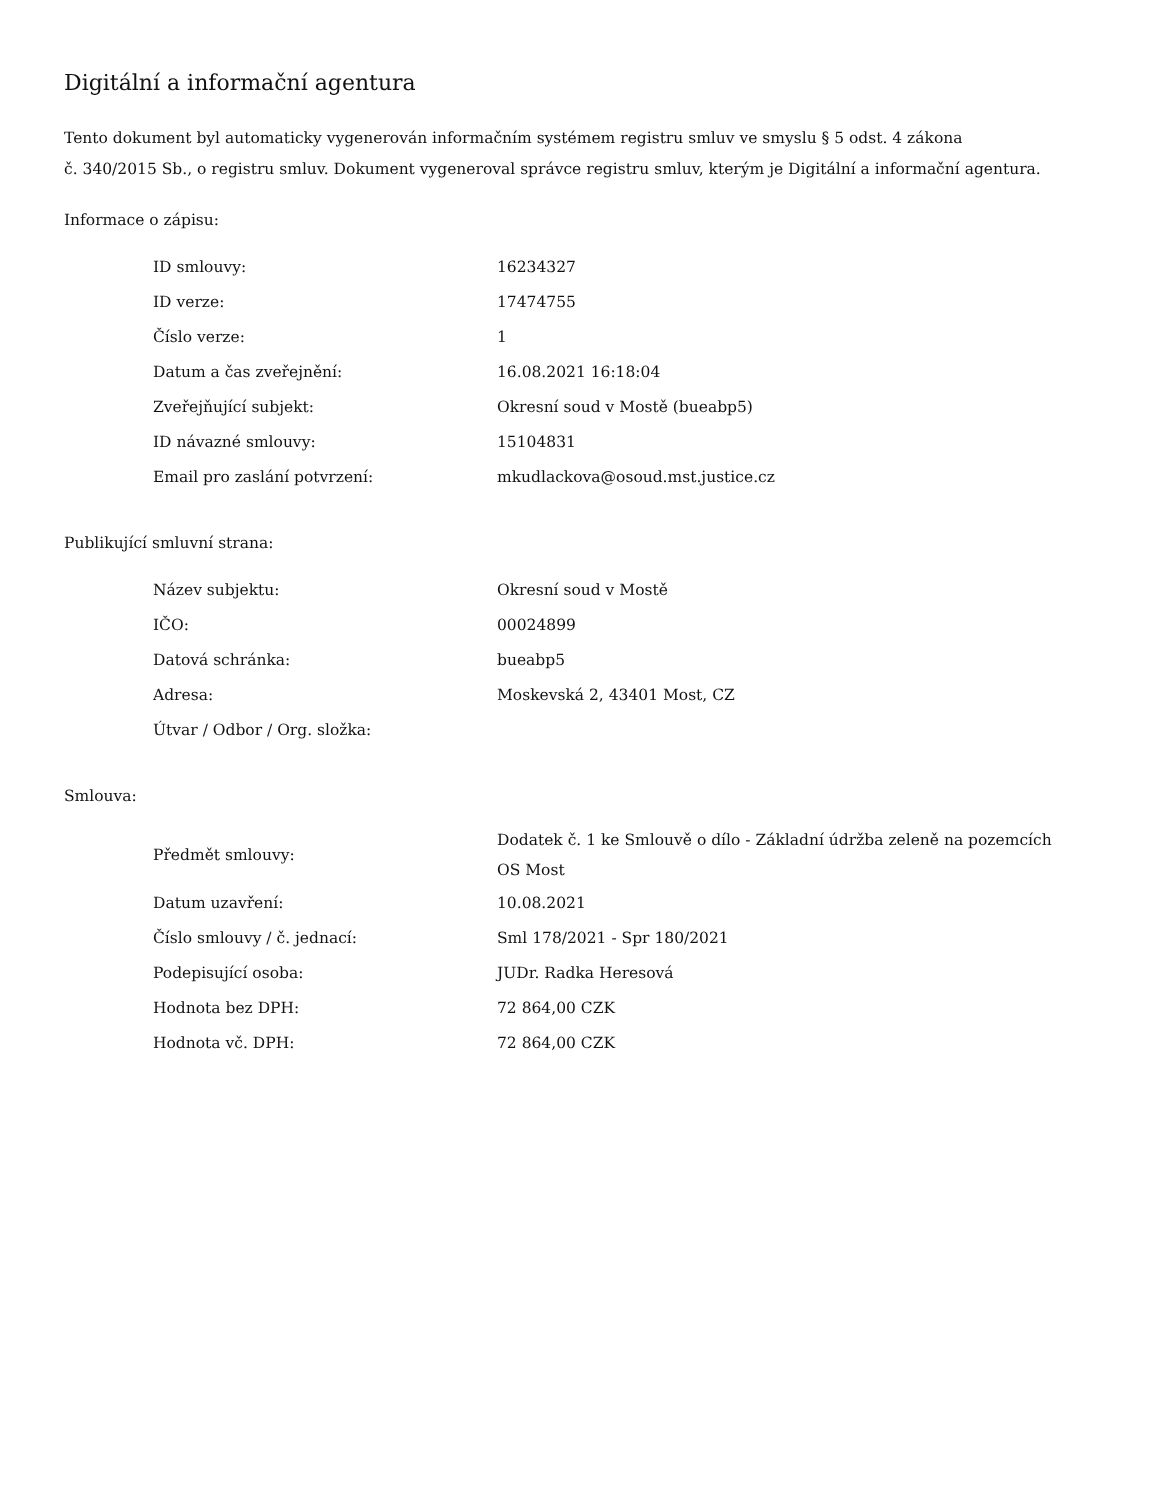Digitální a informační agentura
Tento dokument byl automaticky vygenerován informačním systémem registru smluv ve smyslu § 5 odst. 4 zákona
č. 340/2015 Sb., o registru smluv. Dokument vygeneroval správce registru smluv, kterým je Digitální a informační agentura.
Informace o zápisu:
| ID smlouvy: | 16234327 |
| ID verze: | 17474755 |
| Číslo verze: | 1 |
| Datum a čas zveřejnění: | 16.08.2021 16:18:04 |
| Zveřejňující subjekt: | Okresní soud v Mostě (bueabp5) |
| ID návazné smlouvy: | 15104831 |
| Email pro zaslání potvrzení: | mkudlackova@osoud.mst.justice.cz |
Publikující smluvní strana:
| Název subjektu: | Okresní soud v Mostě |
| IČO: | 00024899 |
| Datová schránka: | bueabp5 |
| Adresa: | Moskevská 2, 43401 Most, CZ |
| Útvar / Odbor / Org. složka: | |
Smlouva:
| Předmět smlouvy: | Dodatek č. 1 ke Smlouvě o dílo - Základní údržba zeleně na pozemcích OS Most |
| Datum uzavření: | 10.08.2021 |
| Číslo smlouvy / č. jednací: | Sml 178/2021 - Spr 180/2021 |
| Podepisující osoba: | JUDr. Radka Heresová |
| Hodnota bez DPH: | 72 864,00 CZK |
| Hodnota vč. DPH: | 72 864,00 CZK |